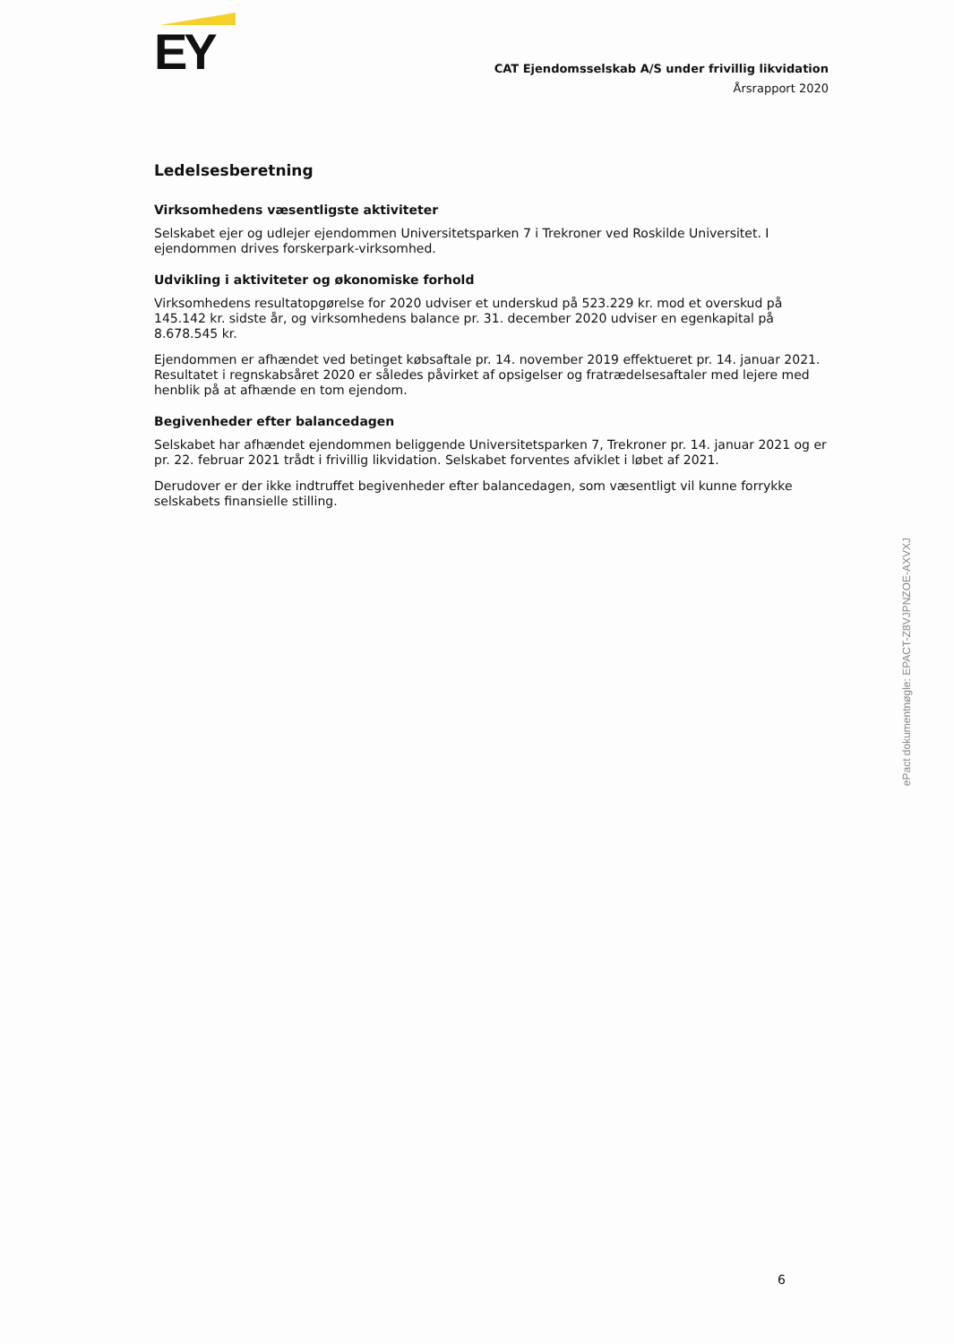EY
CAT Ejendomsselskab A/S under frivillig likvidation
Årsrapport 2020
Ledelsesberetning
Virksomhedens væsentligste aktiviteter
Selskabet ejer og udlejer ejendommen Universitetsparken 7 i Trekroner ved Roskilde Universitet. I ejendommen drives forskerpark-virksomhed.
Udvikling i aktiviteter og økonomiske forhold
Virksomhedens resultatopgørelse for 2020 udviser et underskud på 523.229 kr. mod et overskud på 145.142 kr. sidste år, og virksomhedens balance pr. 31. december 2020 udviser en egenkapital på 8.678.545 kr.
Ejendommen er afhændet ved betinget købsaftale pr. 14. november 2019 effektueret pr. 14. januar 2021. Resultatet i regnskabsåret 2020 er således påvirket af opsigelser og fratrædelsesaftaler med lejere med henblik på at afhænde en tom ejendom.
Begivenheder efter balancedagen
Selskabet har afhændet ejendommen beliggende Universitetsparken 7, Trekroner pr. 14. januar 2021 og er pr. 22. februar 2021 trådt i frivillig likvidation. Selskabet forventes afviklet i løbet af 2021.
Derudover er der ikke indtruffet begivenheder efter balancedagen, som væsentligt vil kunne forrykke selskabets finansielle stilling.
ePact dokumentnøgle: EPACT-Z8VJPNZOE-AXVXJ
6